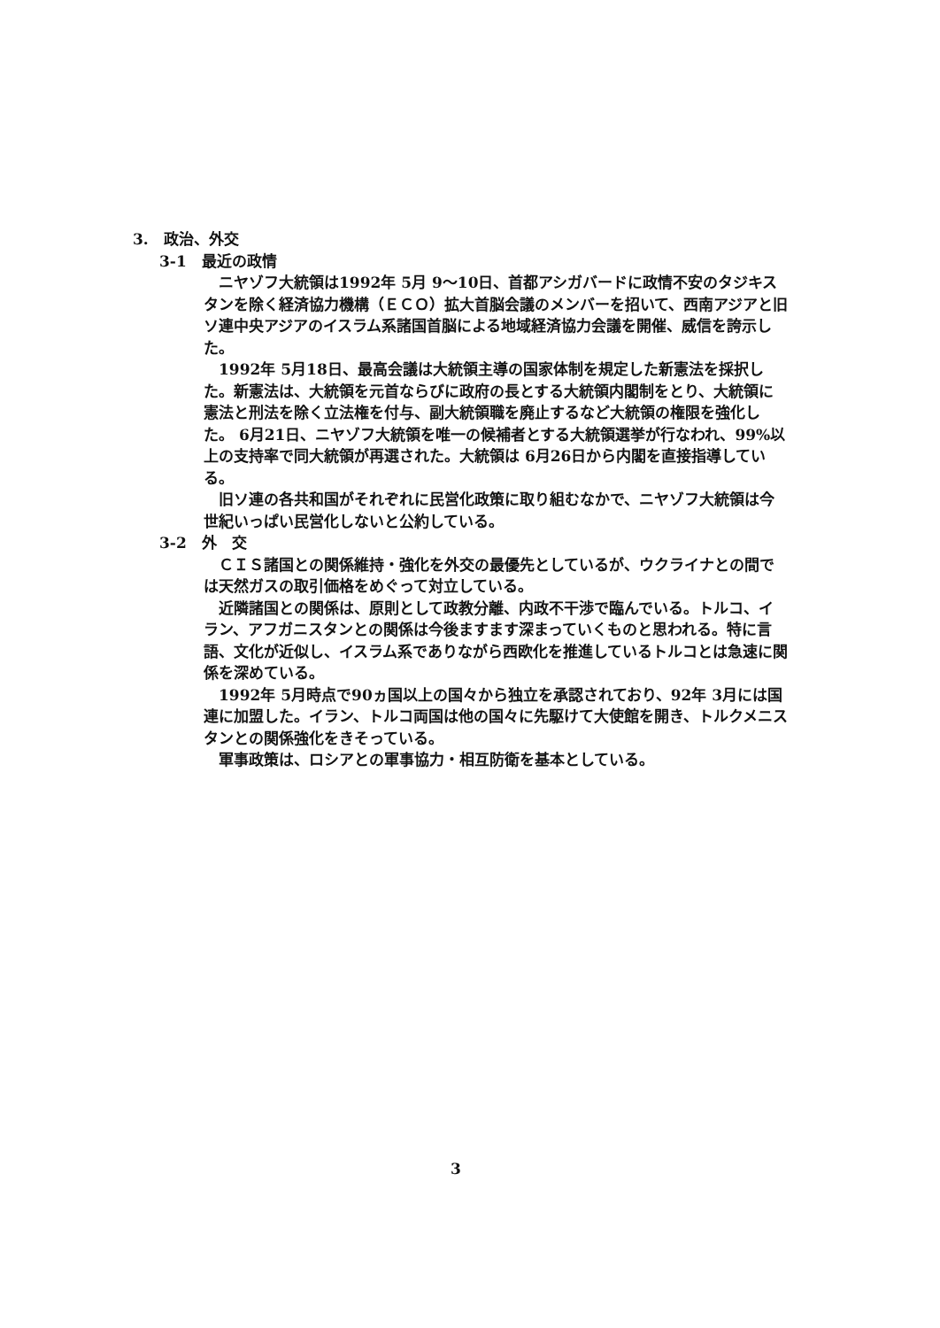3.　政治、外交
3-1　最近の政情
ニヤゾフ大統領は1992年 5月 9～10日、首都アシガバードに政情不安のタジキスタンを除く経済協力機構（ＥＣＯ）拡大首脳会議のメンバーを招いて、西南アジアと旧ソ連中央アジアのイスラム系諸国首脳による地域経済協力会議を開催、威信を誇示した。
1992年 5月18日、最高会議は大統領主導の国家体制を規定した新憲法を採択した。新憲法は、大統領を元首ならびに政府の長とする大統領内閣制をとり、大統領に憲法と刑法を除く立法権を付与、副大統領職を廃止するなど大統領の権限を強化した。 6月21日、ニヤゾフ大統領を唯一の候補者とする大統領選挙が行なわれ、99%以上の支持率で同大統領が再選された。大統領は 6月26日から内閣を直接指導している。
旧ソ連の各共和国がそれぞれに民営化政策に取り組むなかで、ニヤゾフ大統領は今世紀いっぱい民営化しないと公約している。
3-2　外　交
ＣＩＳ諸国との関係維持・強化を外交の最優先としているが、ウクライナとの間では天然ガスの取引価格をめぐって対立している。
近隣諸国との関係は、原則として政教分離、内政不干渉で臨んでいる。トルコ、イラン、アフガニスタンとの関係は今後ますます深まっていくものと思われる。特に言語、文化が近似し、イスラム系でありながら西欧化を推進しているトルコとは急速に関係を深めている。
1992年 5月時点で90ヵ国以上の国々から独立を承認されており、92年 3月には国連に加盟した。イラン、トルコ両国は他の国々に先駆けて大使館を開き、トルクメニスタンとの関係強化をきそっている。
軍事政策は、ロシアとの軍事協力・相互防衛を基本としている。
3